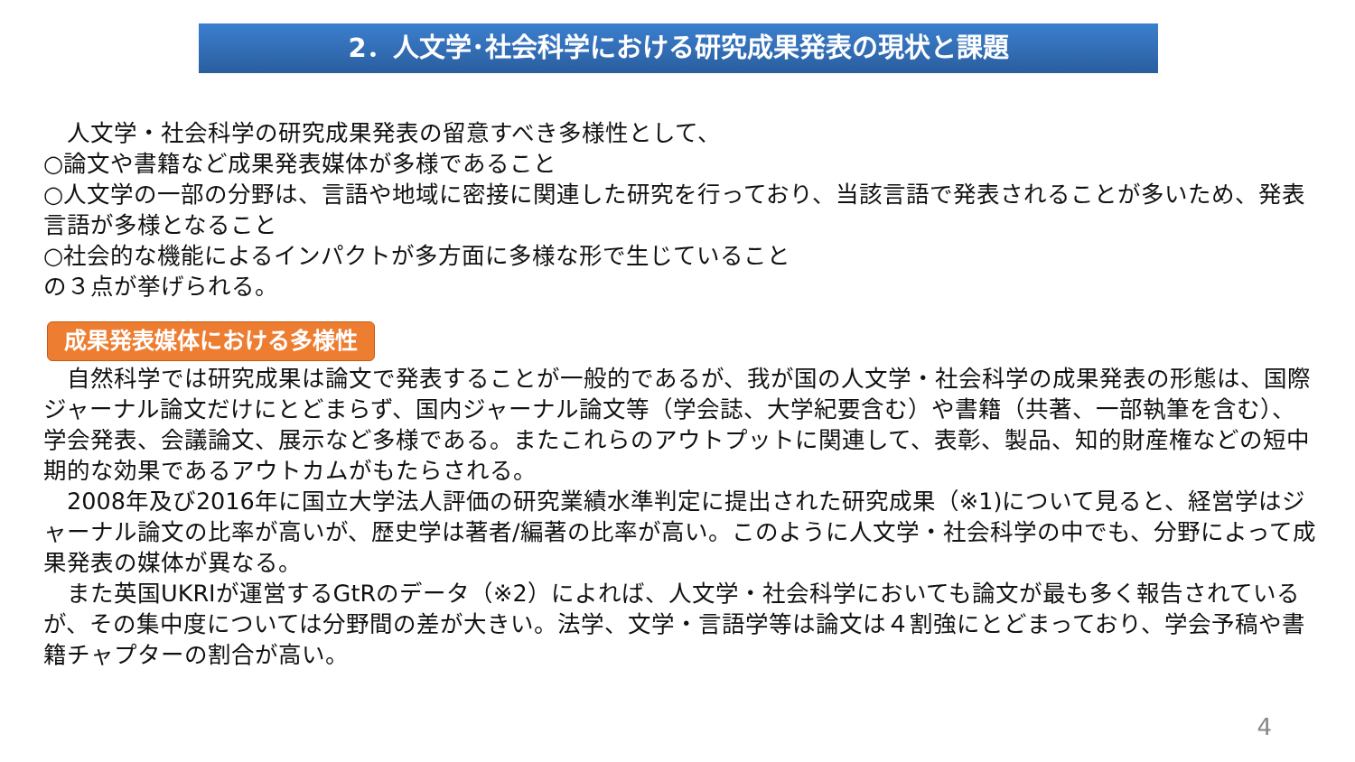2．人文学･社会科学における研究成果発表の現状と課題
　人文学・社会科学の研究成果発表の留意すべき多様性として、
○論文や書籍など成果発表媒体が多様であること
○人文学の一部の分野は、言語や地域に密接に関連した研究を行っており、当該言語で発表されることが多いため、発表言語が多様となること
○社会的な機能によるインパクトが多方面に多様な形で生じていること
の３点が挙げられる。
成果発表媒体における多様性
　自然科学では研究成果は論文で発表することが一般的であるが、我が国の人文学・社会科学の成果発表の形態は、国際ジャーナル論文だけにとどまらず、国内ジャーナル論文等（学会誌、大学紀要含む）や書籍（共著、一部執筆を含む）、学会発表、会議論文、展示など多様である。またこれらのアウトプットに関連して、表彰、製品、知的財産権などの短中期的な効果であるアウトカムがもたらされる。
　2008年及び2016年に国立大学法人評価の研究業績水準判定に提出された研究成果（※1)について見ると、経営学はジャーナル論文の比率が高いが、歴史学は著者/編著の比率が高い。このように人文学・社会科学の中でも、分野によって成果発表の媒体が異なる。
　また英国UKRIが運営するGtRのデータ（※2）によれば、人文学・社会科学においても論文が最も多く報告されているが、その集中度については分野間の差が大きい。法学、文学・言語学等は論文は４割強にとどまっており、学会予稿や書籍チャプターの割合が高い。
4